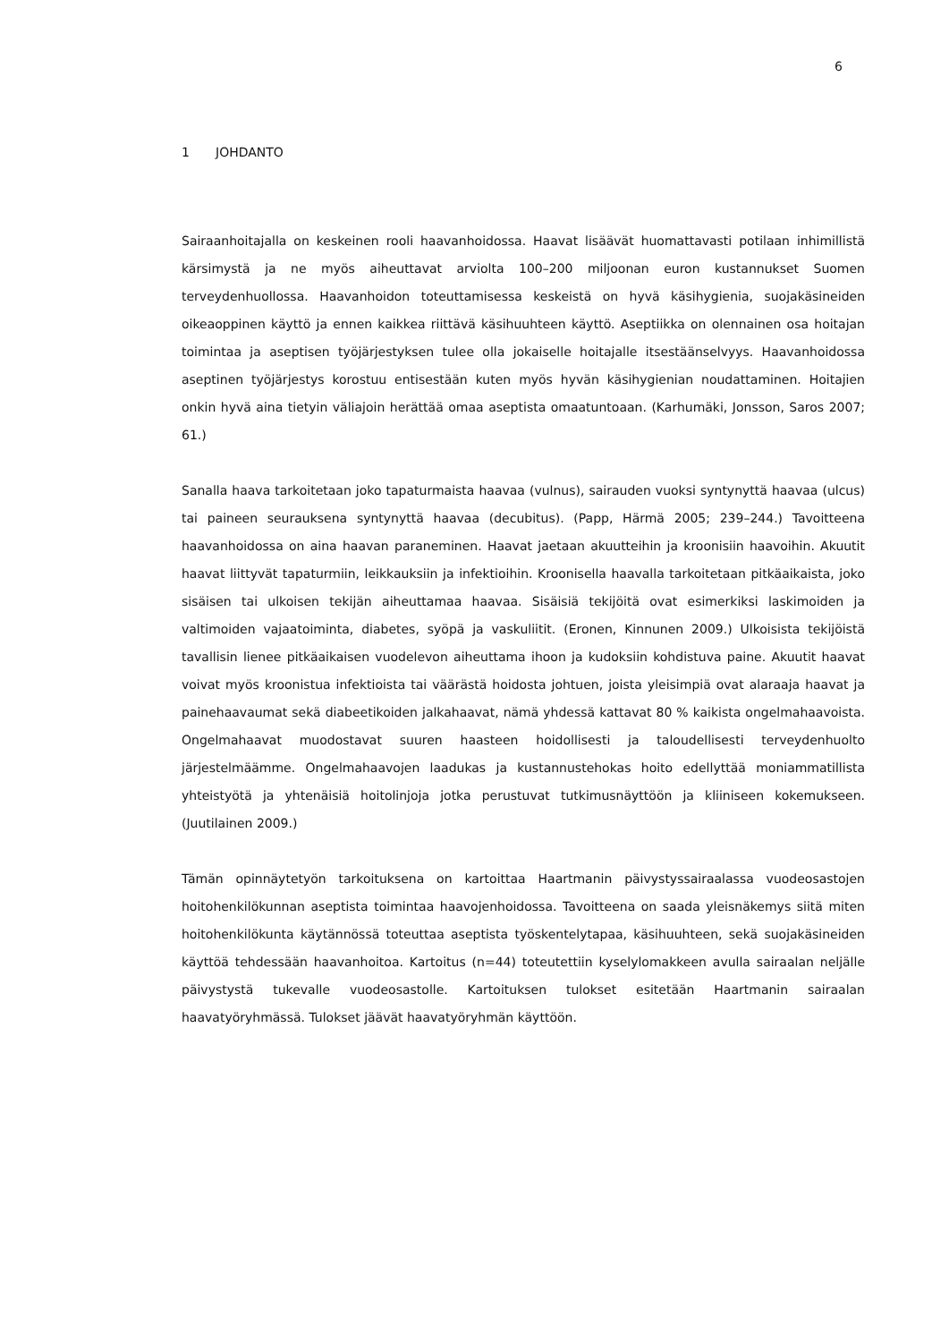6
1 JOHDANTO
Sairaanhoitajalla on keskeinen rooli haavanhoidossa. Haavat lisäävät huomattavasti potilaan inhimillistä kärsimystä ja ne myös aiheuttavat arviolta 100–200 miljoonan euron kustannukset Suomen terveydenhuollossa. Haavanhoidon toteuttamisessa keskeistä on hyvä käsihygienia, suojakäsineiden oikeaoppinen käyttö ja ennen kaikkea riittävä käsihuuhteen käyttö. Aseptiikka on olennainen osa hoitajan toimintaa ja aseptisen työjärjestyksen tulee olla jokaiselle hoitajalle itsestäänselvyys. Haavanhoidossa aseptinen työjärjestys korostuu entisestään kuten myös hyvän käsihygienian noudattaminen. Hoitajien onkin hyvä aina tietyin väliajoin herättää omaa aseptista omaatuntoaan. (Karhumäki, Jonsson, Saros 2007; 61.)
Sanalla haava tarkoitetaan joko tapaturmaista haavaa (vulnus), sairauden vuoksi syntynyttä haavaa (ulcus) tai paineen seurauksena syntynyttä haavaa (decubitus). (Papp, Härmä 2005; 239–244.) Tavoitteena haavanhoidossa on aina haavan paraneminen. Haavat jaetaan akuutteihin ja kroonisiin haavoihin. Akuutit haavat liittyvät tapaturmiin, leikkauksiin ja infektioihin. Kroonisella haavalla tarkoitetaan pitkäaikaista, joko sisäisen tai ulkoisen tekijän aiheuttamaa haavaa. Sisäisiä tekijöitä ovat esimerkiksi laskimoiden ja valtimoiden vajaatoiminta, diabetes, syöpä ja vaskuliitit. (Eronen, Kinnunen 2009.) Ulkoisista tekijöistä tavallisin lienee pitkäaikaisen vuodelevon aiheuttama ihoon ja kudoksiin kohdistuva paine. Akuutit haavat voivat myös kroonistua infektioista tai väärästä hoidosta johtuen, joista yleisimpiä ovat alaraaja haavat ja painehaavaumat sekä diabeetikoiden jalkahaavat, nämä yhdessä kattavat 80 % kaikista ongelmahaavoista. Ongelmahaavat muodostavat suuren haasteen hoidollisesti ja taloudellisesti terveydenhuolto järjestelmäämme. Ongelmahaavojen laadukas ja kustannustehokas hoito edellyttää moniammatillista yhteistyötä ja yhtenäisiä hoitolinjoja jotka perustuvat tutkimusnäyttöön ja kliiniseen kokemukseen. (Juutilainen 2009.)
Tämän opinnäytetyön tarkoituksena on kartoittaa Haartmanin päivystyssairaalassa vuodeosastojen hoitohenkilökunnan aseptista toimintaa haavojenhoidossa. Tavoitteena on saada yleisnäkemys siitä miten hoitohenkilökunta käytännössä toteuttaa aseptista työskentelytapaa, käsihuuhteen, sekä suojakäsineiden käyttöä tehdessään haavanhoitoa. Kartoitus (n=44) toteutettiin kyselylomakkeen avulla sairaalan neljälle päivystystä tukevalle vuodeosastolle. Kartoituksen tulokset esitetään Haartmanin sairaalan haavatyöryhmässä. Tulokset jäävät haavatyöryhmän käyttöön.